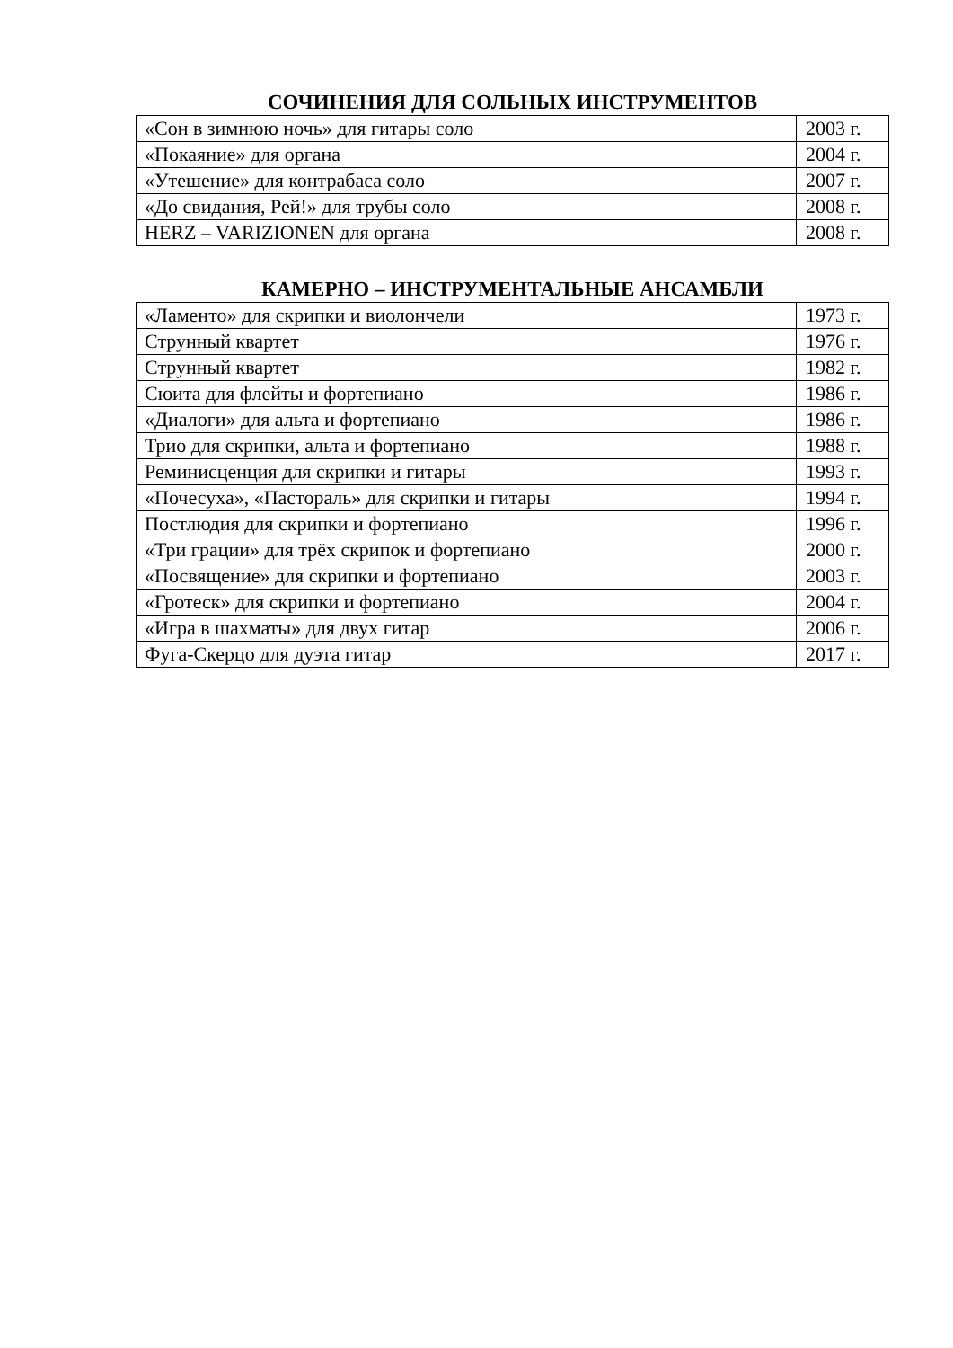СОЧИНЕНИЯ ДЛЯ СОЛЬНЫХ ИНСТРУМЕНТОВ
| «Сон в зимнюю ночь» для гитары соло | 2003 г. |
| «Покаяние» для органа | 2004 г. |
| «Утешение» для контрабаса соло | 2007 г. |
| «До свидания, Рей!» для трубы соло | 2008 г. |
| HERZ – VARIZIONEN для органа | 2008 г. |
КАМЕРНО – ИНСТРУМЕНТАЛЬНЫЕ АНСАМБЛИ
| «Ламенто» для скрипки и виолончели | 1973 г. |
| Струнный квартет | 1976 г. |
| Струнный квартет | 1982 г. |
| Сюита для флейты и фортепиано | 1986 г. |
| «Диалоги» для альта и фортепиано | 1986 г. |
| Трио для скрипки, альта и фортепиано | 1988 г. |
| Реминисценция для скрипки и гитары | 1993 г. |
| «Почесуха», «Пастораль» для скрипки и гитары | 1994 г. |
| Постлюдия для скрипки и фортепиано | 1996 г. |
| «Три грации» для трёх скрипок и фортепиано | 2000 г. |
| «Посвящение» для скрипки и фортепиано | 2003 г. |
| «Гротеск» для скрипки и фортепиано | 2004 г. |
| «Игра в шахматы» для двух гитар | 2006 г. |
| Фуга-Скерцо для дуэта гитар | 2017 г. |